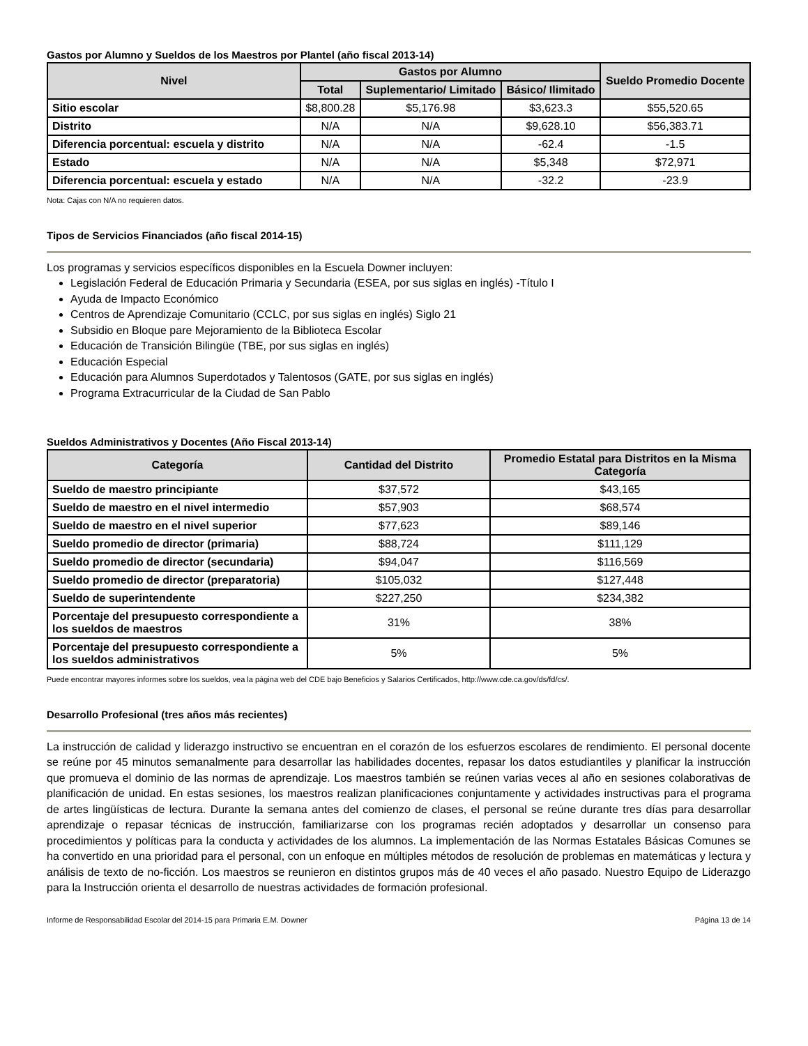Gastos por Alumno y Sueldos de los Maestros por Plantel (año fiscal 2013-14)
| Nivel | Gastos por Alumno | | | Sueldo Promedio Docente |
| --- | --- | --- | --- | --- |
| | Total | Suplementario/ Limitado | Básico/ Ilimitado | |
| Sitio escolar | $8,800.28 | $5,176.98 | $3,623.3 | $55,520.65 |
| Distrito | N/A | N/A | $9,628.10 | $56,383.71 |
| Diferencia porcentual: escuela y distrito | N/A | N/A | -62.4 | -1.5 |
| Estado | N/A | N/A | $5,348 | $72,971 |
| Diferencia porcentual: escuela y estado | N/A | N/A | -32.2 | -23.9 |
Nota: Cajas con N/A no requieren datos.
Tipos de Servicios Financiados (año fiscal 2014-15)
Los programas y servicios específicos disponibles en la Escuela Downer incluyen:
Legislación Federal de Educación Primaria y Secundaria (ESEA, por sus siglas en inglés) -Título I
Ayuda de Impacto Económico
Centros de Aprendizaje Comunitario (CCLC, por sus siglas en inglés) Siglo 21
Subsidio en Bloque pare Mejoramiento de la Biblioteca Escolar
Educación de Transición Bilingüe (TBE, por sus siglas en inglés)
Educación Especial
Educación para Alumnos Superdotados y Talentosos (GATE, por sus siglas en inglés)
Programa Extracurricular de la Ciudad de San Pablo
Sueldos Administrativos y Docentes (Año Fiscal 2013-14)
| Categoría | Cantidad del Distrito | Promedio Estatal para Distritos en la Misma Categoría |
| --- | --- | --- |
| Sueldo de maestro principiante | $37,572 | $43,165 |
| Sueldo de maestro en el nivel intermedio | $57,903 | $68,574 |
| Sueldo de maestro en el nivel superior | $77,623 | $89,146 |
| Sueldo promedio de director (primaria) | $88,724 | $111,129 |
| Sueldo promedio de director (secundaria) | $94,047 | $116,569 |
| Sueldo promedio de director (preparatoria) | $105,032 | $127,448 |
| Sueldo de superintendente | $227,250 | $234,382 |
| Porcentaje del presupuesto correspondiente a los sueldos de maestros | 31% | 38% |
| Porcentaje del presupuesto correspondiente a los sueldos administrativos | 5% | 5% |
Puede encontrar mayores informes sobre los sueldos, vea la página web del CDE bajo Beneficios y Salarios Certificados, http://www.cde.ca.gov/ds/fd/cs/.
Desarrollo Profesional (tres años más recientes)
La instrucción de calidad y liderazgo instructivo se encuentran en el corazón de los esfuerzos escolares de rendimiento. El personal docente se reúne por 45 minutos semanalmente para desarrollar las habilidades docentes, repasar los datos estudiantiles y planificar la instrucción que promueva el dominio de las normas de aprendizaje. Los maestros también se reúnen varias veces al año en sesiones colaborativas de planificación de unidad. En estas sesiones, los maestros realizan planificaciones conjuntamente y actividades instructivas para el programa de artes lingüísticas de lectura. Durante la semana antes del comienzo de clases, el personal se reúne durante tres días para desarrollar aprendizaje o repasar técnicas de instrucción, familiarizarse con los programas recién adoptados y desarrollar un consenso para procedimientos y políticas para la conducta y actividades de los alumnos. La implementación de las Normas Estatales Básicas Comunes se ha convertido en una prioridad para el personal, con un enfoque en múltiples métodos de resolución de problemas en matemáticas y lectura y análisis de texto de no-ficción. Los maestros se reunieron en distintos grupos más de 40 veces el año pasado. Nuestro Equipo de Liderazgo para la Instrucción orienta el desarrollo de nuestras actividades de formación profesional.
Informe de Responsabilidad Escolar del 2014-15 para Primaria E.M. Downer Página 13 de 14